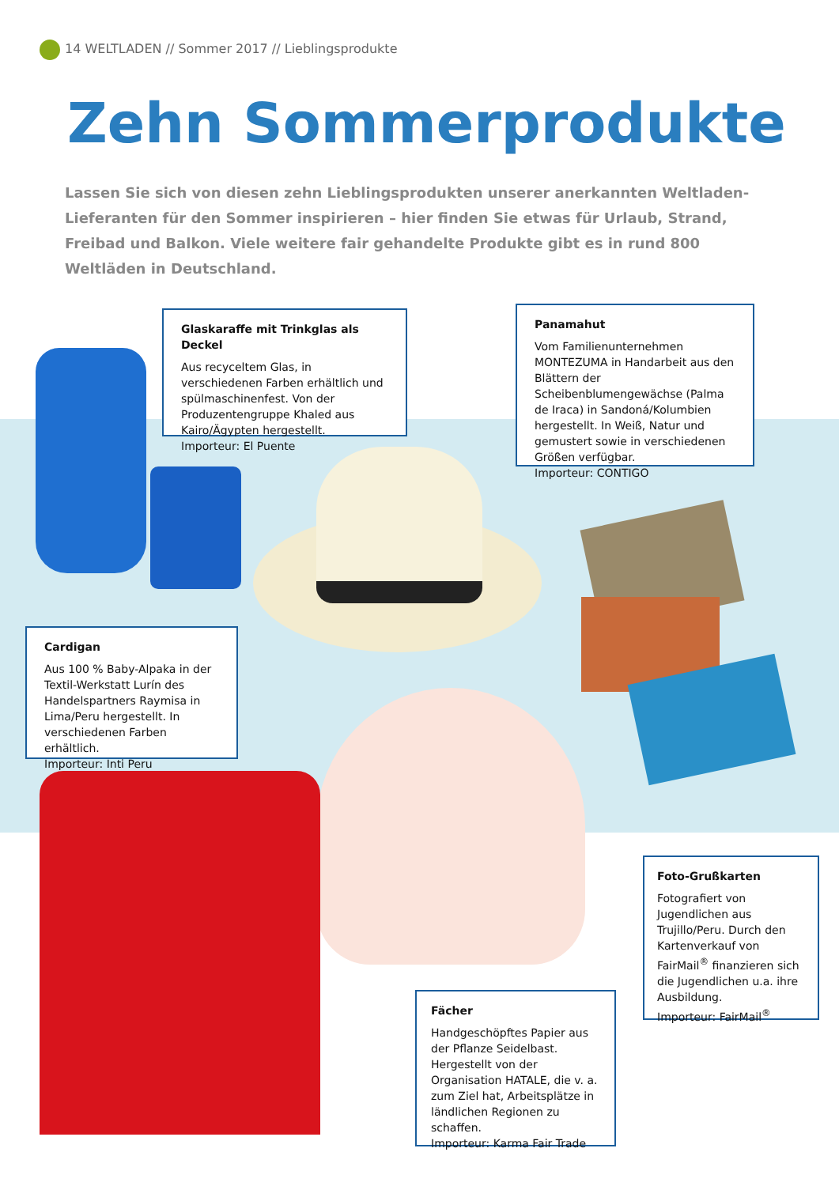14 WELTLADEN // Sommer 2017 // Lieblingsprodukte
Zehn Sommerprodukte
Lassen Sie sich von diesen zehn Lieblingsprodukten unserer anerkannten Weltladen-Lieferanten für den Sommer inspirieren – hier finden Sie etwas für Urlaub, Strand, Freibad und Balkon. Viele weitere fair gehandelte Produkte gibt es in rund 800 Weltläden in Deutschland.
Glaskaraffe mit Trinkglas als Deckel
Aus recyceltem Glas, in verschiedenen Farben erhältlich und spülmaschinenfest. Von der Produzentengruppe Khaled aus Kairo/Ägypten hergestellt.
Importeur: El Puente
Panamahut
Vom Familienunternehmen MONTEZUMA in Handarbeit aus den Blättern der Scheibenblumengewächse (Palma de Iraca) in Sandoná/Kolumbien hergestellt. In Weiß, Natur und gemustert sowie in verschiedenen Größen verfügbar.
Importeur: CONTIGO
Cardigan
Aus 100 % Baby-Alpaka in der Textil-Werkstatt Lurín des Handelspartners Raymisa in Lima/Peru hergestellt. In verschiedenen Farben erhältlich.
Importeur: Inti Peru
Foto-Grußkarten
Fotografiert von Jugendlichen aus Trujillo/Peru. Durch den Kartenverkauf von FairMail<sup>®</sup> finanzieren sich die Jugendlichen u.a. ihre Ausbildung.
Importeur: FairMail<sup>®</sup>
Fächer
Handgeschöpftes Papier aus der Pflanze Seidelbast. Hergestellt von der Organisation HATALE, die v. a. zum Ziel hat, Arbeitsplätze in ländlichen Regionen zu schaffen.
Importeur: Karma Fair Trade